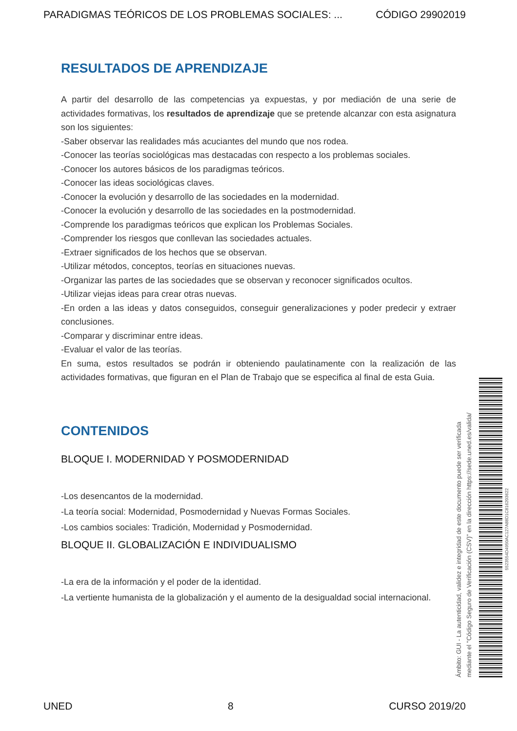PARADIGMAS TEÓRICOS DE LOS PROBLEMAS SOCIALES: ... CÓDIGO 29902019
RESULTADOS DE APRENDIZAJE
A partir del desarrollo de las competencias ya expuestas, y por mediación de una serie de actividades formativas, los resultados de aprendizaje que se pretende alcanzar con esta asignatura son los siguientes:
-Saber observar las realidades más acuciantes del mundo que nos rodea.
-Conocer las teorías sociológicas mas destacadas con respecto a los problemas sociales.
-Conocer los autores básicos de los paradigmas teóricos.
-Conocer las ideas sociológicas claves.
-Conocer la evolución y desarrollo de las sociedades en la modernidad.
-Conocer la evolución y desarrollo de las sociedades en la postmodernidad.
-Comprende los paradigmas teóricos que explican los Problemas Sociales.
-Comprender los riesgos que conllevan las sociedades actuales.
-Extraer significados de los hechos que se observan.
-Utilizar métodos, conceptos, teorías en situaciones nuevas.
-Organizar las partes de las sociedades que se observan y reconocer significados ocultos.
-Utilizar viejas ideas para crear otras nuevas.
-En orden a las ideas y datos conseguidos, conseguir generalizaciones y poder predecir y extraer conclusiones.
-Comparar y discriminar entre ideas.
-Evaluar el valor de las teorías.
En suma, estos resultados se podrán ir obteniendo paulatinamente con la realización de las actividades formativas, que figuran en el Plan de Trabajo que se especifica al final de esta Guia.
CONTENIDOS
BLOQUE I. MODERNIDAD Y POSMODERNIDAD
-Los desencantos de la modernidad.
-La teoría social: Modernidad, Posmodernidad y Nuevas Formas Sociales.
-Los cambios sociales: Tradición, Modernidad y Posmodernidad.
BLOQUE II. GLOBALIZACIÓN E INDIVIDUALISMO
-La era de la información y el poder de la identidad.
-La vertiente humanista de la globalización y el aumento de la desigualdad social internacional.
Ámbito: GUI - La autenticidad, validez e integridad de este documento puede ser verificada
mediante el "Código Seguro de Verificación (CSV)" en la dirección https://sede.uned.es/valida/
5523554D4950AC127A88D1C816203622
UNED 8 CURSO 2019/20